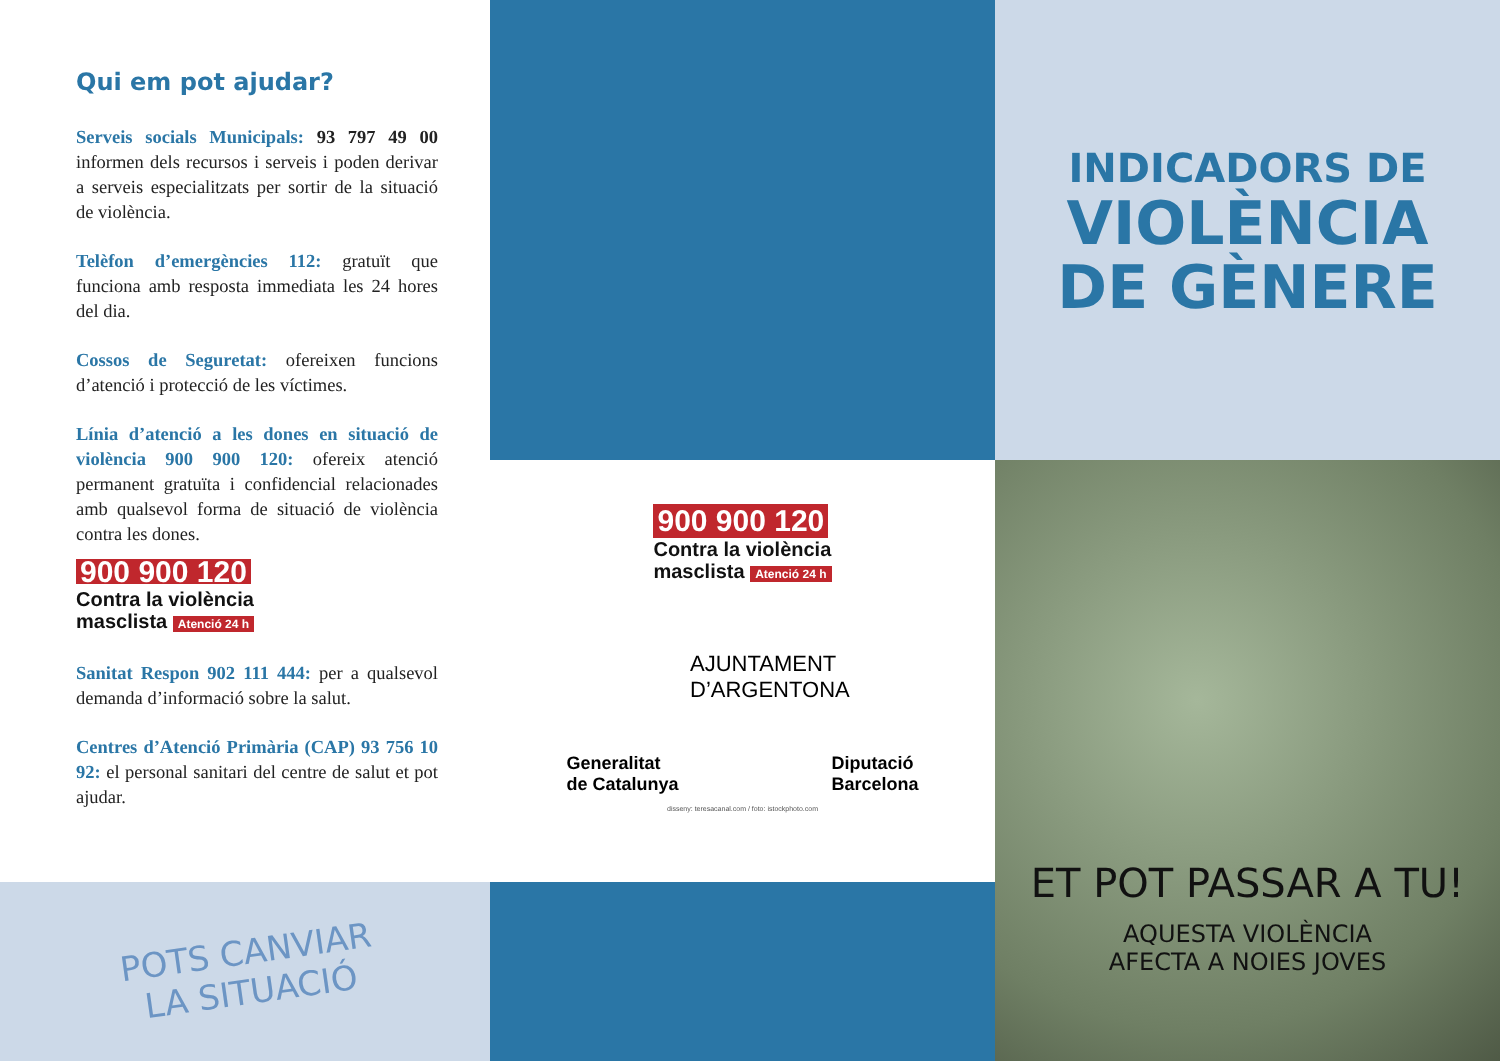Qui em pot ajudar?
Serveis socials Municipals: 93 797 49 00 informen dels recursos i serveis i poden derivar a serveis especialitzats per sortir de la situació de violència.
Telèfon d’emergències 112: gratuït que funciona amb resposta immediata les 24 hores del dia.
Cossos de Seguretat: ofereixen funcions d’atenció i protecció de les víctimes.
Línia d’atenció a les dones en situació de violència 900 900 120: ofereix atenció permanent gratuïta i confidencial relacionades amb qualsevol forma de situació de violència contra les dones.
900 900 120
Contra la violència
masclista Atenció 24 h
Sanitat Respon 902 111 444: per a qualsevol demanda d’informació sobre la salut.
Centres d’Atenció Primària (CAP) 93 756 10 92: el personal sanitari del centre de salut et pot ajudar.
POTS CANVIAR
LA SITUACIÓ
900 900 120
Contra la violència
masclista Atenció 24 h
AJUNTAMENT
D’ARGENTONA
Generalitat
de Catalunya Diputació
Barcelona
disseny: teresacanal.com / foto: istockphoto.com
INDICADORS DE
VIOLÈNCIA
DE GÈNERE
ET POT PASSAR A TU!
AQUESTA VIOLÈNCIA
AFECTA A NOIES JOVES